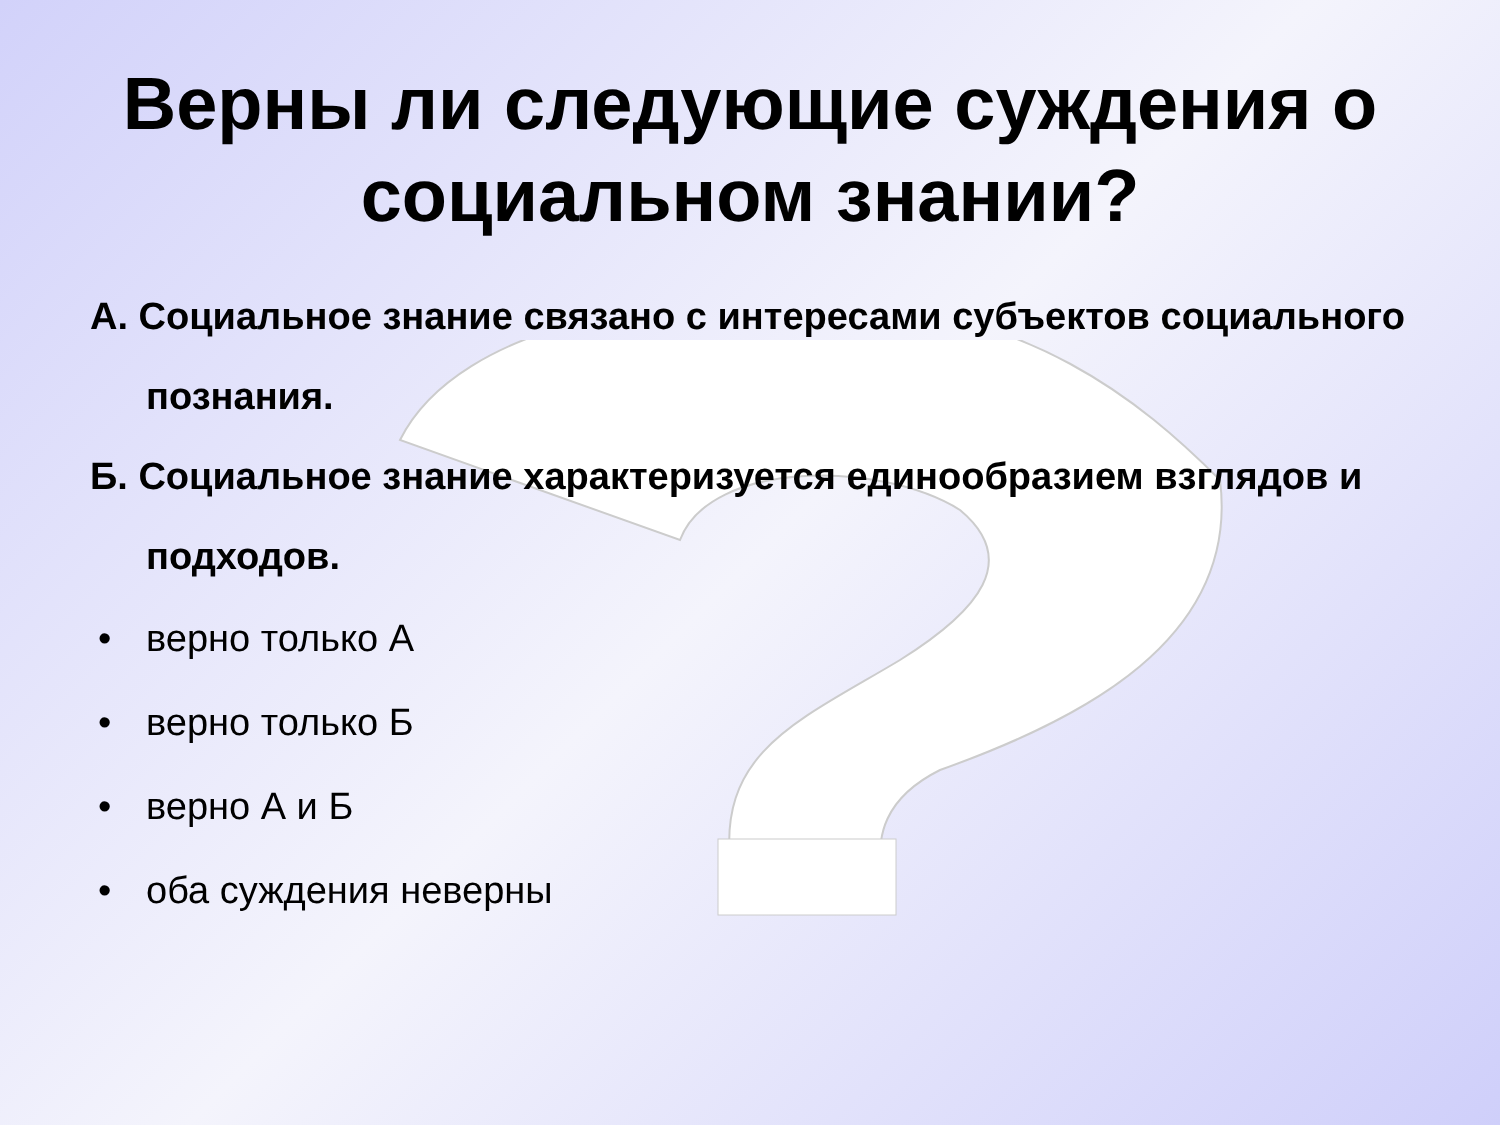Верны ли следующие суждения о
социальном знании?
А. Социальное знание связано с интересами субъектов социального познания.
Б. Социальное знание характеризуется единообразием взглядов и подходов.
• верно только А
• верно только Б
• верно А и Б
• оба суждения неверны